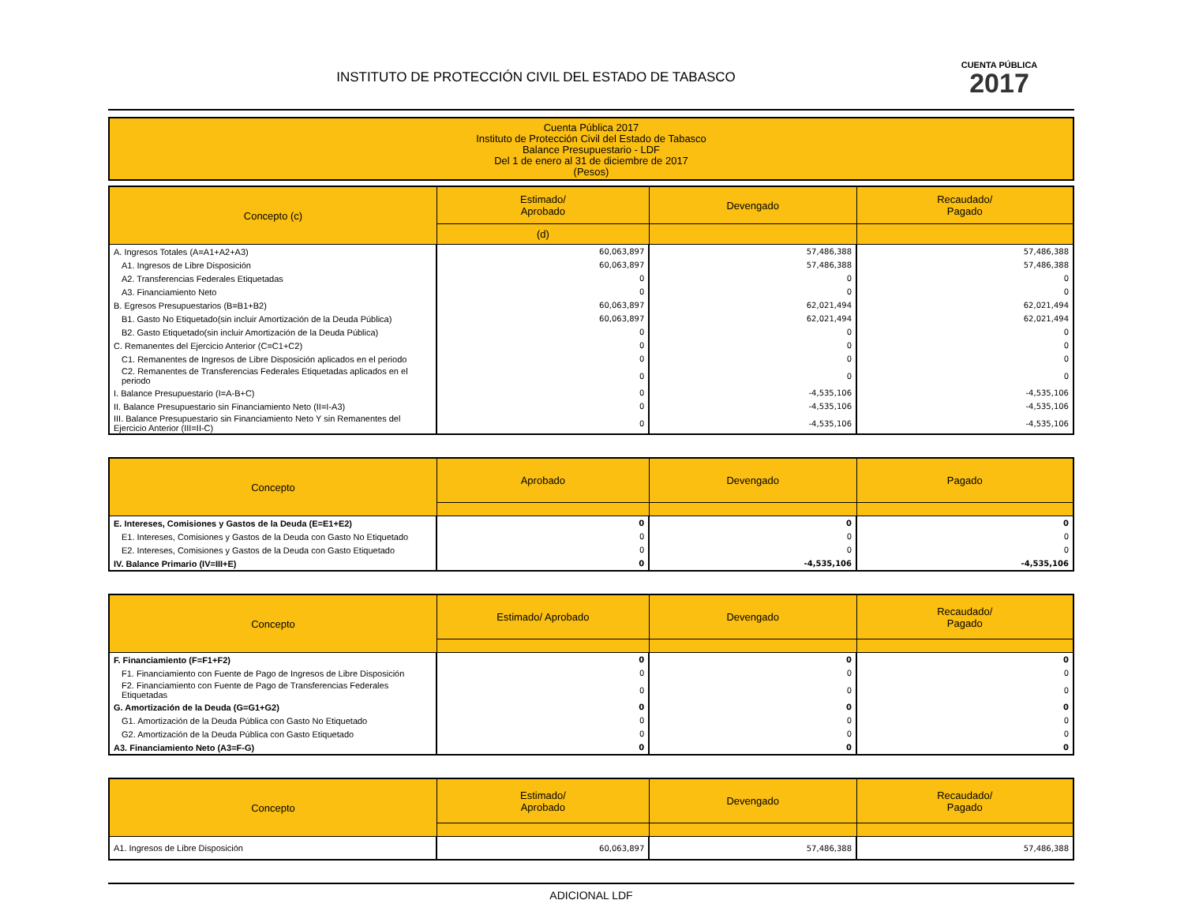INSTITUTO DE PROTECCIÓN CIVIL DEL ESTADO DE TABASCO
CUENTA PÚBLICA
2017
Cuenta Pública 2017
Instituto de Protección Civil del Estado de Tabasco
Balance Presupuestario - LDF
Del 1 de enero al 31 de diciembre de 2017
(Pesos)
| Concepto (c) | Estimado/ Aprobado | Devengado | Recaudado/ Pagado |
| --- | --- | --- | --- |
| | (d) | | |
| A. Ingresos Totales (A=A1+A2+A3) | 60,063,897 | 57,486,388 | 57,486,388 |
| A1. Ingresos de Libre Disposición | 60,063,897 | 57,486,388 | 57,486,388 |
| A2. Transferencias Federales Etiquetadas | 0 | 0 | 0 |
| A3. Financiamiento Neto | 0 | 0 | 0 |
| B. Egresos Presupuestarios (B=B1+B2) | 60,063,897 | 62,021,494 | 62,021,494 |
| B1. Gasto No Etiquetado(sin incluir Amortización de la Deuda Pública) | 60,063,897 | 62,021,494 | 62,021,494 |
| B2. Gasto Etiquetado(sin incluir Amortización de la Deuda Pública) | 0 | 0 | 0 |
| C. Remanentes del Ejercicio Anterior (C=C1+C2) | 0 | 0 | 0 |
| C1. Remanentes de Ingresos de Libre Disposición aplicados en el periodo | 0 | 0 | 0 |
| C2. Remanentes de Transferencias Federales Etiquetadas aplicados en el periodo | 0 | 0 | 0 |
| I. Balance Presupuestario (I=A-B+C) | 0 | -4,535,106 | -4,535,106 |
| II. Balance Presupuestario sin Financiamiento Neto (II=I-A3) | 0 | -4,535,106 | -4,535,106 |
| III. Balance Presupuestario sin Financiamiento Neto Y sin Remanentes del Ejercicio Anterior (III=II-C) | 0 | -4,535,106 | -4,535,106 |
| Concepto | Aprobado | Devengado | Pagado |
| --- | --- | --- | --- |
| E. Intereses, Comisiones y Gastos de la Deuda (E=E1+E2) | 0 | 0 | 0 |
| E1. Intereses, Comisiones y Gastos de la Deuda con Gasto No Etiquetado | 0 | 0 | 0 |
| E2. Intereses, Comisiones y Gastos de la Deuda con Gasto Etiquetado | 0 | 0 | 0 |
| IV. Balance Primario (IV=III+E) | 0 | -4,535,106 | -4,535,106 |
| Concepto | Estimado/ Aprobado | Devengado | Recaudado/ Pagado |
| --- | --- | --- | --- |
| F. Financiamiento (F=F1+F2) | 0 | 0 | 0 |
| F1. Financiamiento con Fuente de Pago de Ingresos de Libre Disposición | 0 | 0 | 0 |
| F2. Financiamiento con Fuente de Pago de Transferencias Federales Etiquetadas | 0 | 0 | 0 |
| G. Amortización de la Deuda (G=G1+G2) | 0 | 0 | 0 |
| G1. Amortización de la Deuda Pública con Gasto No Etiquetado | 0 | 0 | 0 |
| G2. Amortización de la Deuda Pública con Gasto Etiquetado | 0 | 0 | 0 |
| A3. Financiamiento Neto (A3=F-G) | 0 | 0 | 0 |
| Concepto | Estimado/ Aprobado | Devengado | Recaudado/ Pagado |
| --- | --- | --- | --- |
| A1. Ingresos de Libre Disposición | 60,063,897 | 57,486,388 | 57,486,388 |
ADICIONAL LDF